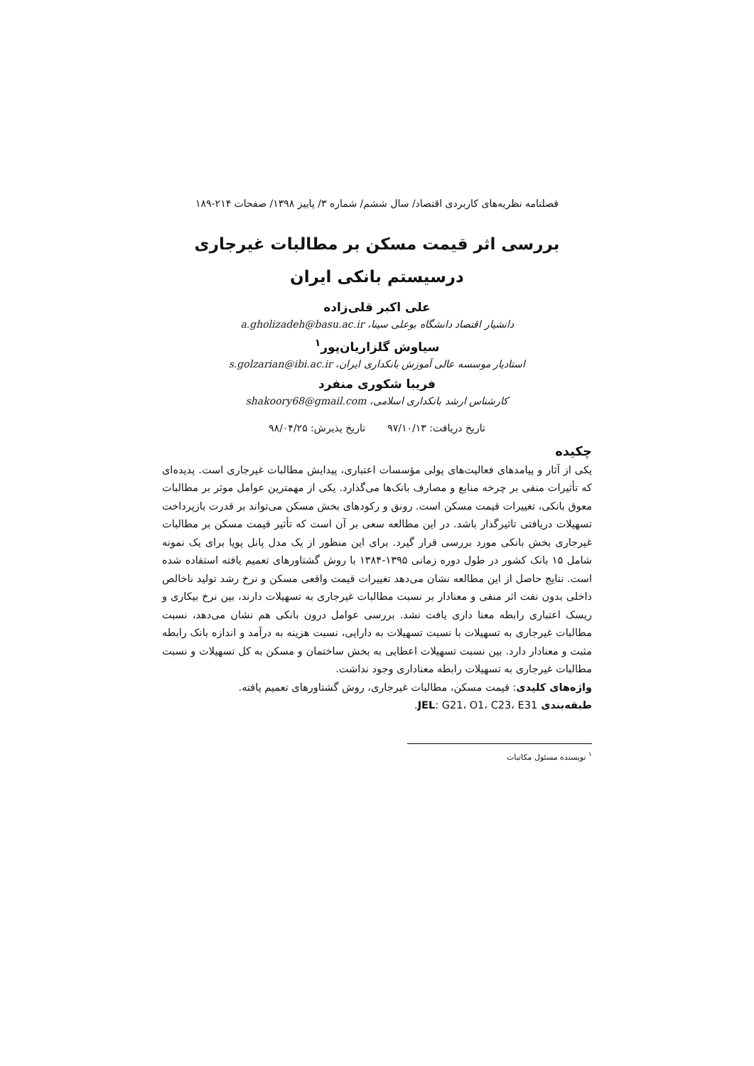فصلنامه نظریه‌های کاربردی اقتصاد/ سال ششم/ شماره ۳/ پاییز ۱۳۹۸/ صفحات ۲۱۴-۱۸۹
بررسی اثر قیمت مسکن بر مطالبات غیرجاری
درسیستم بانکی ایران
علی اکبر قلی‌زاده
دانشیار اقتصاد دانشگاه بوعلی سینا، a.gholizadeh@basu.ac.ir
سیاوش گلزاریان‌پور<sup>۱</sup>
استادیار موسسه عالی آموزش بانکداری ایران، s.golzarian@ibi.ac.ir
فریبا شکوری منفرد
کارشناس ارشد بانکداری اسلامی، shakoory68@gmail.com
تاریخ دریافت: ۹۷/۱۰/۱۳ تاریخ پذیرش: ۹۸/۰۴/۲۵
چکیده
یکی از آثار و پیامدهای فعالیت‌های پولی مؤسسات اعتباری، پیدایش مطالبات غیرجاری است. پدیده‌ای که تأثیرات منفی بر چرخه منابع و مصارف بانک‌ها می‌گذارد. یکی از مهمترین عوامل موثر بر مطالبات معوق بانکی، تغییرات قیمت مسکن است. رونق و رکودهای بخش مسکن می‌تواند بر قدرت بازپرداخت تسهیلات دریافتی تاثیرگذار باشد. در این مطالعه سعی بر آن است که تأثیر قیمت مسکن بر مطالبات غیرجاری بخش بانکی مورد بررسی قرار گیرد. برای این منظور از یک مدل پانل پویا برای یک نمونه شامل ۱۵ بانک کشور در طول دوره زمانی ۱۳۹۵-۱۳۸۴ با روش گشتاورهای تعمیم یافته استفاده شده است. نتایج حاصل از این مطالعه نشان می‌دهد تغییرات قیمت واقعی مسکن و نرخ رشد تولید ناخالص داخلی بدون نفت اثر منفی و معنادار بر نسبت مطالبات غیرجاری به تسهیلات دارند، بین نرخ بیکاری و ریسک اعتباری رابطه معنا داری یافت نشد. بررسی عوامل درون بانکی هم نشان می‌دهد، نسبت مطالبات غیرجاری به تسهیلات با نسبت تسهیلات به دارایی، نسبت هزینه به درآمد و اندازه بانک رابطه مثبت و معنادار دارد. بین نسبت تسهیلات اعطایی به بخش ساختمان و مسکن به کل تسهیلات و نسبت مطالبات غیرجاری به تسهیلات رابطه معناداری وجود نداشت.
واژه‌های کلیدی: قیمت مسکن، مطالبات غیرجاری، روش گشتاورهای تعمیم یافته.
طبقه‌بندی JEL: G21، O1، C23، E31.
<sup>۱</sup> نویسنده مسئول مکاتبات